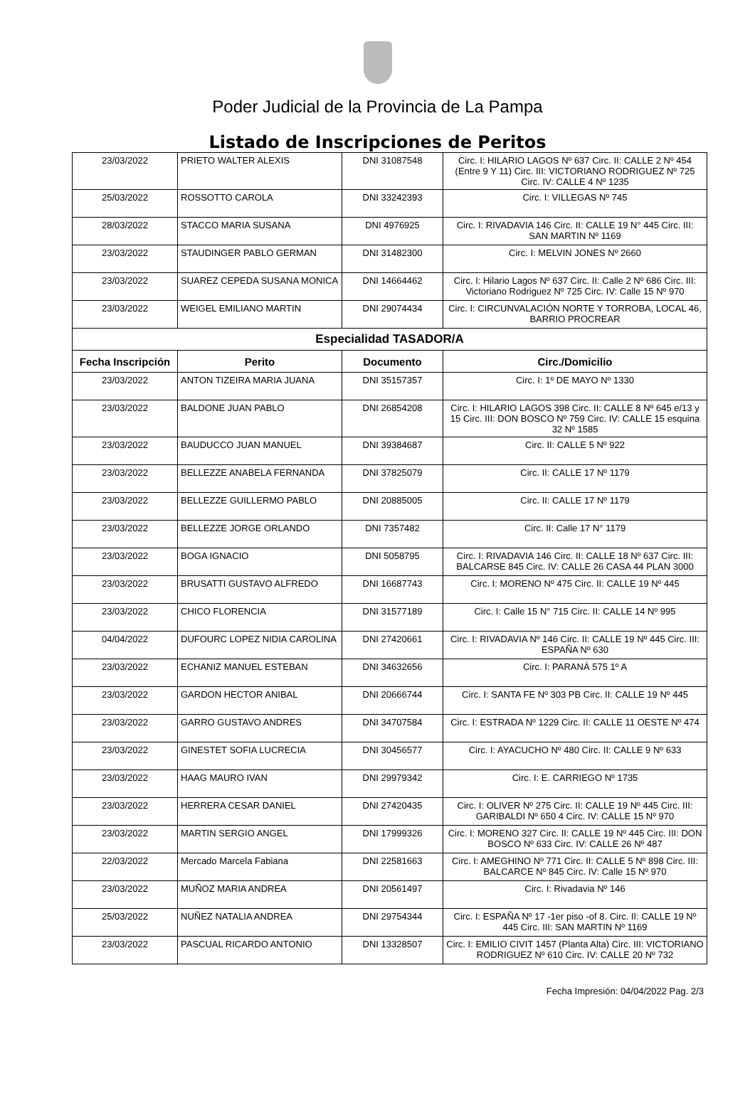Poder Judicial de la Provincia de La Pampa
Listado de Inscripciones de Peritos
| 23/03/2022 | PRIETO WALTER ALEXIS | DNI 31087548 | Circ. I: HILARIO LAGOS Nº 637 Circ. II: CALLE 2 Nº 454 (Entre 9 Y 11) Circ. III: VICTORIANO RODRIGUEZ Nº 725 Circ. IV: CALLE 4 Nº 1235 |
| 25/03/2022 | ROSSOTTO CAROLA | DNI 33242393 | Circ. I: VILLEGAS Nº 745 |
| 28/03/2022 | STACCO MARIA SUSANA | DNI 4976925 | Circ. I: RIVADAVIA 146 Circ. II: CALLE 19 N° 445 Circ. III: SAN MARTIN Nº 1169 |
| 23/03/2022 | STAUDINGER PABLO GERMAN | DNI 31482300 | Circ. I: MELVIN JONES Nº 2660 |
| 23/03/2022 | SUAREZ CEPEDA SUSANA MONICA | DNI 14664462 | Circ. I: Hilario Lagos Nº 637 Circ. II: Calle 2 Nº 686 Circ. III: Victoriano Rodriguez Nº 725 Circ. IV: Calle 15 Nº 970 |
| 23/03/2022 | WEIGEL EMILIANO MARTIN | DNI 29074434 | Circ. I: CIRCUNVALACIÓN NORTE Y TORROBA, LOCAL 46, BARRIO PROCREAR |
| Especialidad TASADOR/A | | | |
| Fecha Inscripción | Perito | Documento | Circ./Domicilio |
| 23/03/2022 | ANTON TIZEIRA MARIA JUANA | DNI 35157357 | Circ. I: 1º DE MAYO Nº 1330 |
| 23/03/2022 | BALDONE JUAN PABLO | DNI 26854208 | Circ. I: HILARIO LAGOS 398 Circ. II: CALLE 8 Nº 645 e/13 y 15 Circ. III: DON BOSCO Nº 759 Circ. IV: CALLE 15 esquina 32 Nº 1585 |
| 23/03/2022 | BAUDUCCO JUAN MANUEL | DNI 39384687 | Circ. II: CALLE 5 Nº 922 |
| 23/03/2022 | BELLEZZE ANABELA FERNANDA | DNI 37825079 | Circ. II: CALLE 17 Nº 1179 |
| 23/03/2022 | BELLEZZE GUILLERMO PABLO | DNI 20885005 | Circ. II: CALLE 17 Nº 1179 |
| 23/03/2022 | BELLEZZE JORGE ORLANDO | DNI 7357482 | Circ. II: Calle 17 N° 1179 |
| 23/03/2022 | BOGA IGNACIO | DNI 5058795 | Circ. I: RIVADAVIA 146 Circ. II: CALLE 18 Nº 637 Circ. III: BALCARSE 845 Circ. IV: CALLE 26 CASA 44 PLAN 3000 |
| 23/03/2022 | BRUSATTI GUSTAVO ALFREDO | DNI 16687743 | Circ. I: MORENO Nº 475 Circ. II: CALLE 19 Nº 445 |
| 23/03/2022 | CHICO FLORENCIA | DNI 31577189 | Circ. I: Calle 15 N° 715 Circ. II: CALLE 14 Nº 995 |
| 04/04/2022 | DUFOURC LOPEZ NIDIA CAROLINA | DNI 27420661 | Circ. I: RIVADAVIA Nº 146 Circ. II: CALLE 19 Nº 445 Circ. III: ESPAÑA Nº 630 |
| 23/03/2022 | ECHANIZ MANUEL ESTEBAN | DNI 34632656 | Circ. I: PARANÁ 575 1º A |
| 23/03/2022 | GARDON HECTOR ANIBAL | DNI 20666744 | Circ. I: SANTA FE Nº 303 PB Circ. II: CALLE 19 Nº 445 |
| 23/03/2022 | GARRO GUSTAVO ANDRES | DNI 34707584 | Circ. I: ESTRADA Nº 1229 Circ. II: CALLE 11 OESTE Nº 474 |
| 23/03/2022 | GINESTET SOFIA LUCRECIA | DNI 30456577 | Circ. I: AYACUCHO Nº 480 Circ. II: CALLE 9 Nº 633 |
| 23/03/2022 | HAAG MAURO IVAN | DNI 29979342 | Circ. I: E. CARRIEGO Nº 1735 |
| 23/03/2022 | HERRERA CESAR DANIEL | DNI 27420435 | Circ. I: OLIVER Nº 275 Circ. II: CALLE 19 Nº 445 Circ. III: GARIBALDI Nº 650 4 Circ. IV: CALLE 15 Nº 970 |
| 23/03/2022 | MARTIN SERGIO ANGEL | DNI 17999326 | Circ. I: MORENO 327 Circ. II: CALLE 19 Nº 445 Circ. III: DON BOSCO Nº 633 Circ. IV: CALLE 26 Nº 487 |
| 22/03/2022 | Mercado Marcela Fabiana | DNI 22581663 | Circ. I: AMEGHINO Nº 771 Circ. II: CALLE 5 Nº 898 Circ. III: BALCARCE Nº 845 Circ. IV: Calle 15 Nº 970 |
| 23/03/2022 | MUÑOZ MARIA ANDREA | DNI 20561497 | Circ. I: Rivadavia Nº 146 |
| 25/03/2022 | NUÑEZ NATALIA ANDREA | DNI 29754344 | Circ. I: ESPAÑA Nº 17 -1er piso -of 8. Circ. II: CALLE 19 Nº 445 Circ. III: SAN MARTIN Nº 1169 |
| 23/03/2022 | PASCUAL RICARDO ANTONIO | DNI 13328507 | Circ. I: EMILIO CIVIT 1457 (Planta Alta) Circ. III: VICTORIANO RODRIGUEZ Nº 610 Circ. IV: CALLE 20 Nº 732 |
Fecha Impresión: 04/04/2022 Pag. 2/3